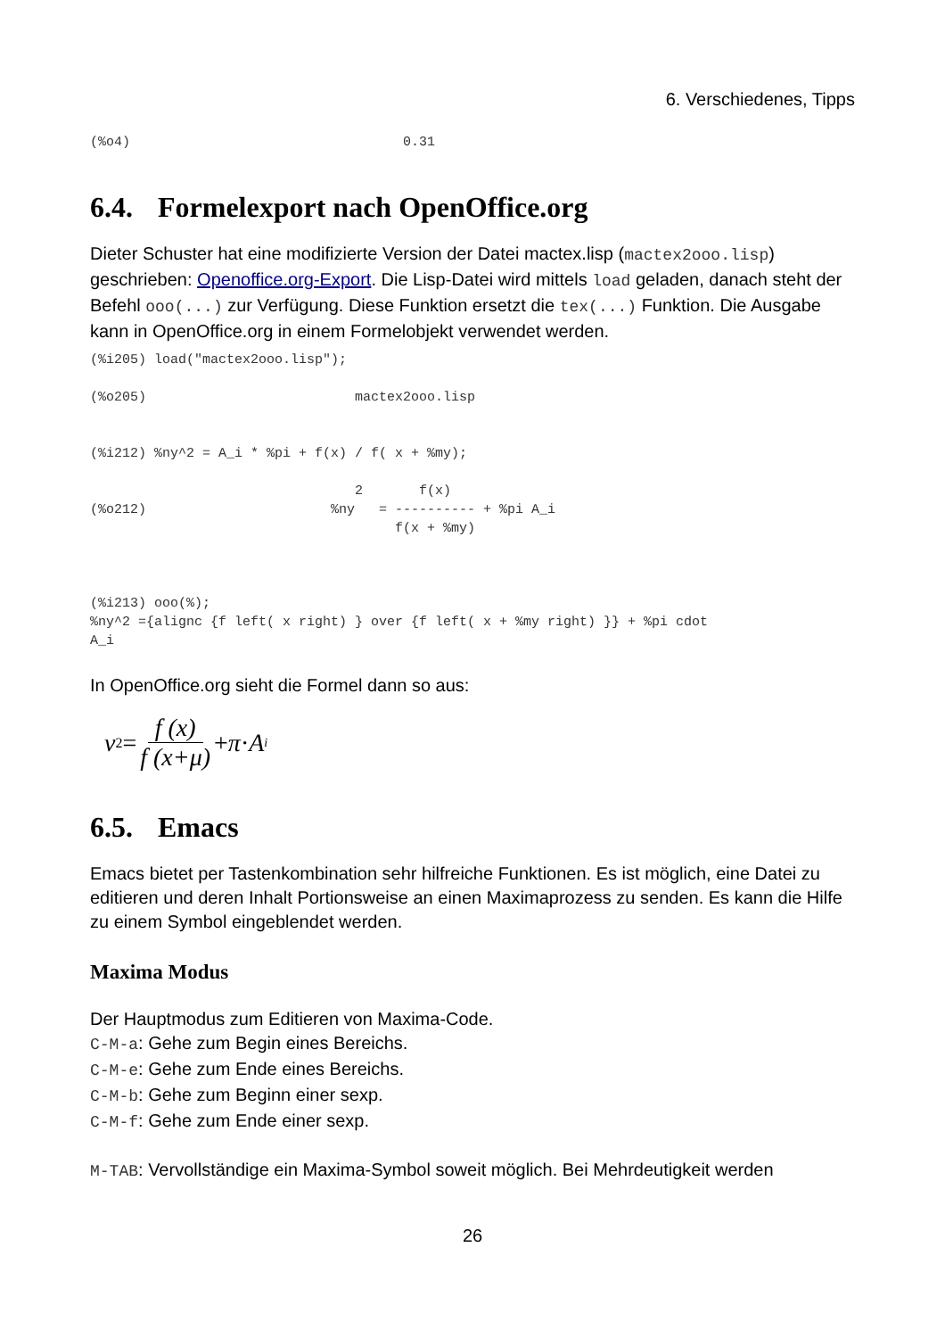6. Verschiedenes, Tipps
(%o4)                                  0.31
6.4. Formelexport nach OpenOffice.org
Dieter Schuster hat eine modifizierte Version der Datei mactex.lisp (mactex2ooo.lisp) geschrieben: Openoffice.org-Export. Die Lisp-Datei wird mittels load geladen, danach steht der Befehl ooo(...) zur Verfügung. Diese Funktion ersetzt die tex(...) Funktion. Die Ausgabe kann in OpenOffice.org in einem Formelobjekt verwendet werden.
(%i205) load("mactex2ooo.lisp");

(%o205)                          mactex2ooo.lisp


(%i212) %ny^2 = A_i * %pi + f(x) / f( x + %my);

                                 2       f(x)
(%o212)                       %ny   = ---------- + %pi A_i
                                      f(x + %my)



(%i213) ooo(%);
%ny^2 ={alignc {f left( x right) } over {f left( x + %my right) }} + %pi cdot
A_i
In OpenOffice.org sieht die Formel dann so aus:
ν<sup>2</sup> = f (x) f (x+μ) + π · A<sub>i</sub>
6.5. Emacs
Emacs bietet per Tastenkombination sehr hilfreiche Funktionen. Es ist möglich, eine Datei zu editieren und deren Inhalt Portionsweise an einen Maximaprozess zu senden. Es kann die Hilfe zu einem Symbol eingeblendet werden.
Maxima Modus
Der Hauptmodus zum Editieren von Maxima-Code.
C-M-a: Gehe zum Begin eines Bereichs.
C-M-e: Gehe zum Ende eines Bereichs.
C-M-b: Gehe zum Beginn einer sexp.
C-M-f: Gehe zum Ende einer sexp.
M-TAB: Vervollständige ein Maxima-Symbol soweit möglich. Bei Mehrdeutigkeit werden
26